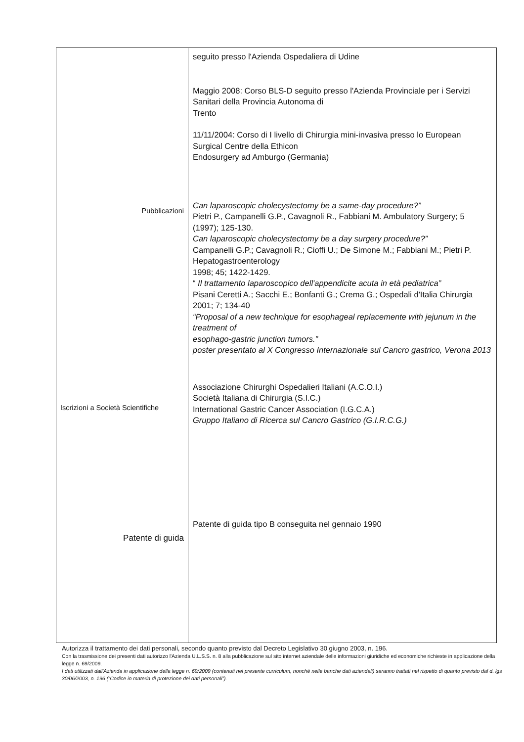| Pubblicazioni Iscrizioni a Società Scientifiche Patente di guida | seguito presso l'Azienda Ospedaliera di Udine Maggio 2008: Corso BLS-D seguito presso l'Azienda Provinciale per i Servizi Sanitari della Provincia Autonoma di Trento 11/11/2004: Corso di I livello di Chirurgia mini-invasiva presso lo European Surgical Centre della Ethicon Endosurgery ad Amburgo (Germania) Can laparoscopic cholecystectomy be a same-day procedure?” Pietri P., Campanelli G.P., Cavagnoli R., Fabbiani M. Ambulatory Surgery; 5 (1997); 125-130. Can laparoscopic cholecystectomy be a day surgery procedure?” Campanelli G.P.; Cavagnoli R.; Cioffi U.; De Simone M.; Fabbiani M.; Pietri P. Hepatogastroenterology 1998; 45; 1422-1429. “ Il trattamento laparoscopico dell'appendicite acuta in età pediatrica” Pisani Ceretti A.; Sacchi E.; Bonfanti G.; Crema G.; Ospedali d'Italia Chirurgia 2001; 7; 134-40 “Proposal of a new technique for esophageal replacemente with jejunum in the treatment of esophago-gastric junction tumors.” poster presentato al X Congresso Internazionale sul Cancro gastrico, Verona 2013 Associazione Chirurghi Ospedalieri Italiani (A.C.O.I.) Società Italiana di Chirurgia (S.I.C.) International Gastric Cancer Association (I.G.C.A.) Gruppo Italiano di Ricerca sul Cancro Gastrico (G.I.R.C.G.) Patente di guida tipo B conseguita nel gennaio 1990 |
Autorizza il trattamento dei dati personali, secondo quanto previsto dal Decreto Legislativo 30 giugno 2003, n. 196.
Con la trasmissione dei presenti dati autorizzo l'Azienda U.L.S.S. n. 8 alla pubblicazione sul sito internet aziendale delle informazioni giuridiche ed economiche richieste in applicazione della legge n. 69/2009.
I dati utilizzati dall'Azienda in applicazione della legge n. 69/2009 (contenuti nel presente curriculum, nonché nelle banche dati aziendali) saranno trattati nel rispetto di quanto previsto dal d. lgs 30/06/2003, n. 196 (“Codice in materia di protezione dei dati personali”).